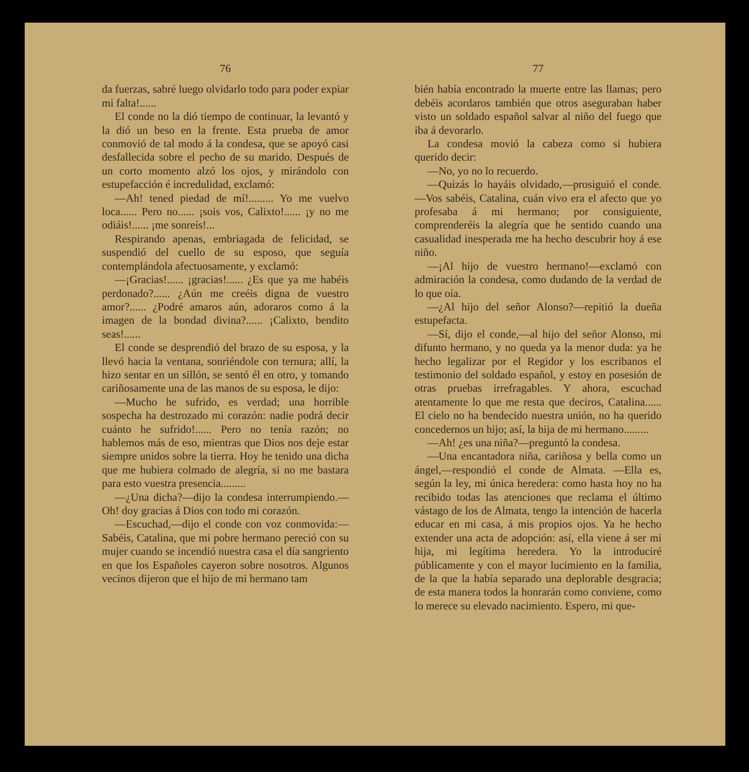76
da fuerzas, sabré luego olvidarlo todo para poder expiar mi falta!......
El conde no la dió tiempo de continuar, la levantó y la dió un beso en la frente. Esta prueba de amor conmovió de tal modo á la condesa, que se apoyó casi desfallecida sobre el pecho de su marido. Después de un corto momento alzó los ojos, y mirándolo con estupefacción é incredulidad, exclamó:
—Ah! tened piedad de mí!......... Yo me vuelvo loca...... Pero no...... ¡sois vos, Calixto!...... ¡y no me odiáis!...... ¡me sonreís!...
Respirando apenas, embriagada de felicidad, se suspendió del cuello de su esposo, que seguía contemplándola afectuosamente, y exclamó:
—¡Gracias!...... ¡gracias!...... ¿Es que ya me habéis perdonado?...... ¿Aún me creéis digna de vuestro amor?...... ¿Podré amaros aún, adoraros como á la imagen de la bondad divina?...... ¡Calixto, bendito seas!......
El conde se desprendió del brazo de su esposa, y la llevó hacia la ventana, sonriéndole con ternura; allí, la hizo sentar en un sillón, se sentó él en otro, y tomando cariñosamente una de las manos de su esposa, le dijo:
—Mucho he sufrido, es verdad; una horrible sospecha ha destrozado mi corazón: nadie podrá decir cuánto he sufrido!...... Pero no tenía razón; no hablemos más de eso, mientras que Dios nos deje estar siempre unidos sobre la tierra. Hoy he tenido una dicha que me hubiera colmado de alegría, si no me bastara para esto vuestra presencia.........
—¿Una dicha?—dijo la condesa interrumpiendo.—Oh! doy gracias á Dios con todo mi corazón.
—Escuchad,—dijo el conde con voz conmovida:—Sabéis, Catalina, que mi pobre hermano pereció con su mujer cuando se incendió nuestra casa el día sangriento en que los Españoles cayeron sobre nosotros. Algunos vecinos dijeron que el hijo de mi hermano tam
77
bién había encontrado la muerte entre las llamas; pero debéis acordaros también que otros aseguraban haber visto un soldado español salvar al niño del fuego que iba á devorarlo.
La condesa movió la cabeza como si hubiera querido decir:
—No, yo no lo recuerdo.
—Quizás lo hayáis olvidado,—prosiguió el conde.—Vos sabéis, Catalina, cuán vivo era el afecto que yo profesaba á mi hermano; por consiguiente, comprenderéis la alegría que he sentido cuando una casualidad inesperada me ha hecho descubrir hoy á ese niño.
—¡Al hijo de vuestro hermano!—exclamó con admiración la condesa, como dudando de la verdad de lo que oía.
—¿Al hijo del señor Alonso?—repitió la dueña estupefacta.
—Sí, dijo el conde,—al hijo del señor Alonso, mi difunto hermano, y no queda ya la menor duda: ya he hecho legalizar por el Regidor y los escribanos el testimonio del soldado español, y estoy en posesión de otras pruebas irrefragables. Y ahora, escuchad atentamente lo que me resta que deciros, Catalina...... El cielo no ha bendecido nuestra unión, no ha querido concedernos un hijo; así, la hija de mi hermano.........
—Ah! ¿es una niña?—preguntó la condesa.
—Una encantadora niña, cariñosa y bella como un ángel,—respondió el conde de Almata. —Ella es, según la ley, mi única heredera: como hasta hoy no ha recibido todas las atenciones que reclama el último vástago de los de Almata, tengo la intención de hacerla educar en mi casa, á mis propios ojos. Ya he hecho extender una acta de adopción: así, ella viene á ser mi hija, mi legítima heredera. Yo la introduciré públicamente y con el mayor lucimiento en la familia, de la que la había separado una deplorable desgracia; de esta manera todos la honrarán como conviene, como lo merece su elevado nacimiento. Espero, mi que-